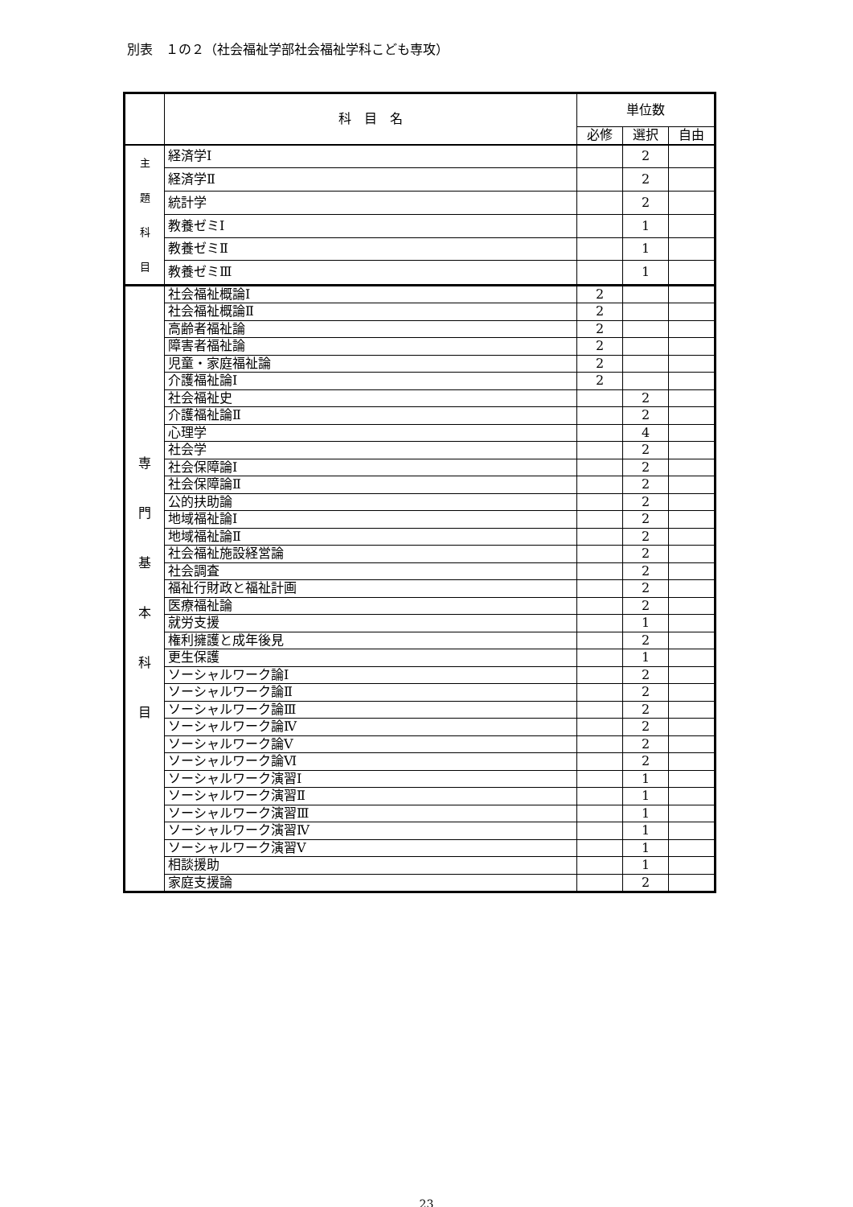別表　１の２（社会福祉学部社会福祉学科こども専攻）
| | 科 目 名 | 単位数 | | |
| --- | --- | --- | --- | --- |
| | | 必修 | 選択 | 自由 |
| 主 題 科 目 | 経済学Ⅰ | | 2 | |
| | 経済学Ⅱ | | 2 | |
| | 統計学 | | 2 | |
| | 教養ゼミⅠ | | 1 | |
| | 教養ゼミⅡ | | 1 | |
| | 教養ゼミⅢ | | 1 | |
| 専 門 基 本 科 目 | 社会福祉概論Ⅰ | 2 | | |
| | 社会福祉概論Ⅱ | 2 | | |
| | 高齢者福祉論 | 2 | | |
| | 障害者福祉論 | 2 | | |
| | 児童・家庭福祉論 | 2 | | |
| | 介護福祉論Ⅰ | 2 | | |
| | 社会福祉史 | | 2 | |
| | 介護福祉論Ⅱ | | 2 | |
| | 心理学 | | 4 | |
| | 社会学 | | 2 | |
| | 社会保障論Ⅰ | | 2 | |
| | 社会保障論Ⅱ | | 2 | |
| | 公的扶助論 | | 2 | |
| | 地域福祉論Ⅰ | | 2 | |
| | 地域福祉論Ⅱ | | 2 | |
| | 社会福祉施設経営論 | | 2 | |
| | 社会調査 | | 2 | |
| | 福祉行財政と福祉計画 | | 2 | |
| | 医療福祉論 | | 2 | |
| | 就労支援 | | 1 | |
| | 権利擁護と成年後見 | | 2 | |
| | 更生保護 | | 1 | |
| | ソーシャルワーク論Ⅰ | | 2 | |
| | ソーシャルワーク論Ⅱ | | 2 | |
| | ソーシャルワーク論Ⅲ | | 2 | |
| | ソーシャルワーク論Ⅳ | | 2 | |
| | ソーシャルワーク論Ⅴ | | 2 | |
| | ソーシャルワーク論Ⅵ | | 2 | |
| | ソーシャルワーク演習Ⅰ | | 1 | |
| | ソーシャルワーク演習Ⅱ | | 1 | |
| | ソーシャルワーク演習Ⅲ | | 1 | |
| | ソーシャルワーク演習Ⅳ | | 1 | |
| | ソーシャルワーク演習Ⅴ | | 1 | |
| | 相談援助 | | 1 | |
| | 家庭支援論 | | 2 | |
23